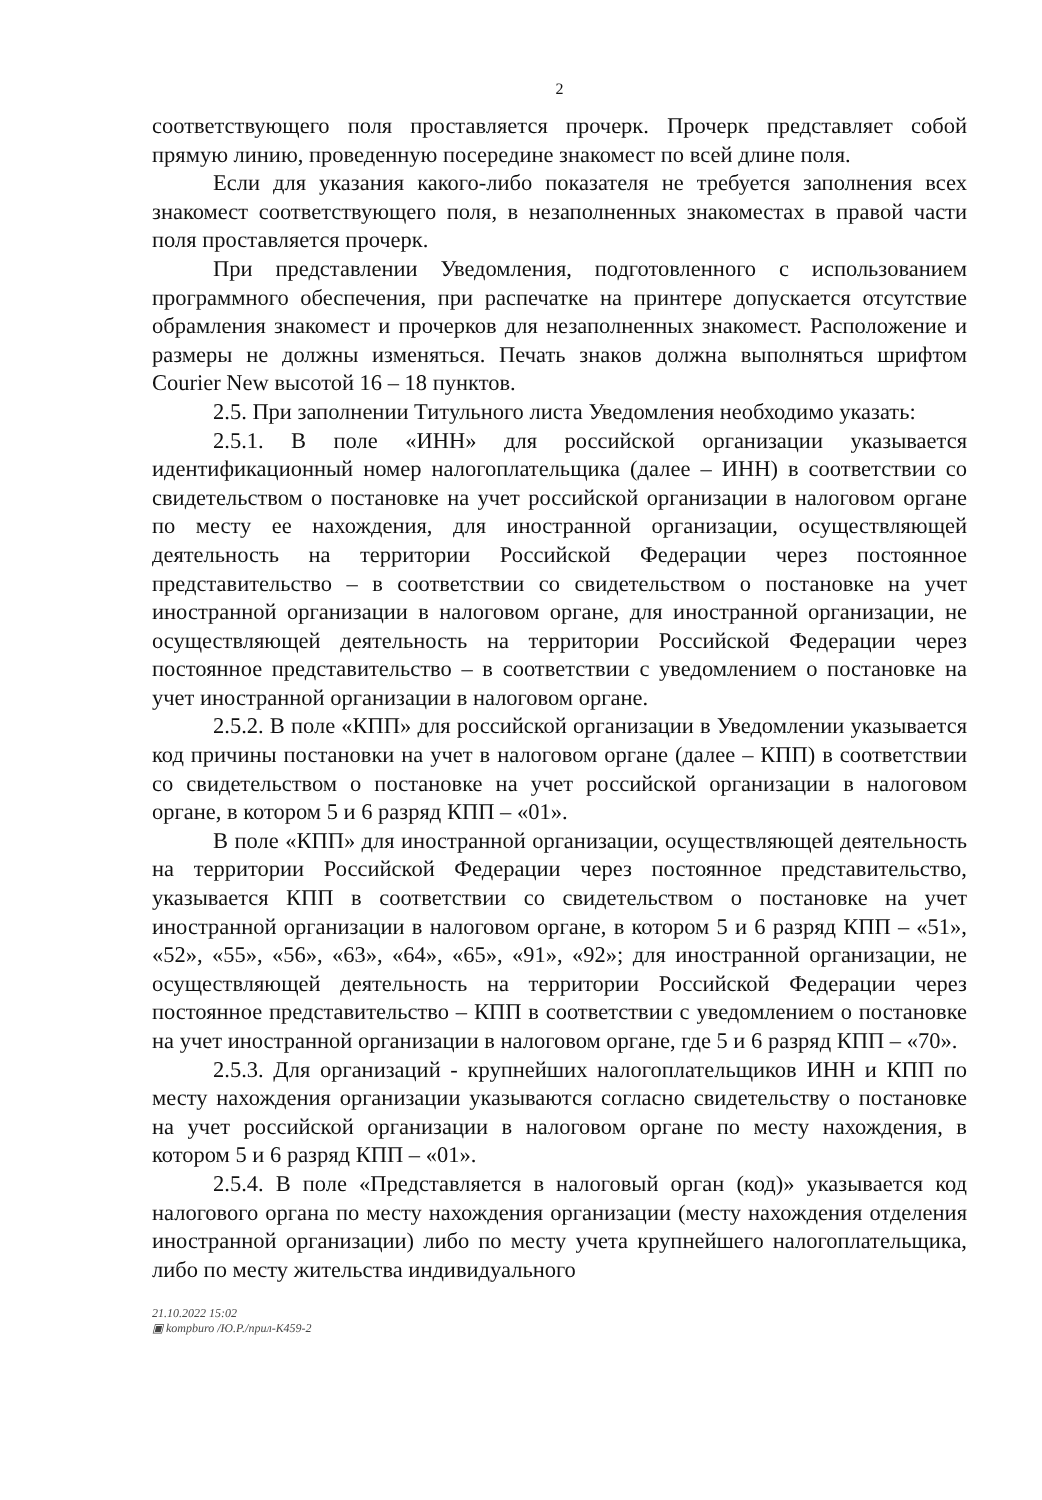2
соответствующего поля проставляется прочерк. Прочерк представляет собой прямую линию, проведенную посередине знакомест по всей длине поля.
Если для указания какого-либо показателя не требуется заполнения всех знакомест соответствующего поля, в незаполненных знакоместах в правой части поля проставляется прочерк.
При представлении Уведомления, подготовленного с использованием программного обеспечения, при распечатке на принтере допускается отсутствие обрамления знакомест и прочерков для незаполненных знакомест. Расположение и размеры не должны изменяться. Печать знаков должна выполняться шрифтом Courier New высотой 16 – 18 пунктов.
2.5. При заполнении Титульного листа Уведомления необходимо указать:
2.5.1. В поле «ИНН» для российской организации указывается идентификационный номер налогоплательщика (далее – ИНН) в соответствии со свидетельством о постановке на учет российской организации в налоговом органе по месту ее нахождения, для иностранной организации, осуществляющей деятельность на территории Российской Федерации через постоянное представительство – в соответствии со свидетельством о постановке на учет иностранной организации в налоговом органе, для иностранной организации, не осуществляющей деятельность на территории Российской Федерации через постоянное представительство – в соответствии с уведомлением о постановке на учет иностранной организации в налоговом органе.
2.5.2. В поле «КПП» для российской организации в Уведомлении указывается код причины постановки на учет в налоговом органе (далее – КПП) в соответствии со свидетельством о постановке на учет российской организации в налоговом органе, в котором 5 и 6 разряд КПП – «01».
В поле «КПП» для иностранной организации, осуществляющей деятельность на территории Российской Федерации через постоянное представительство, указывается КПП в соответствии со свидетельством о постановке на учет иностранной организации в налоговом органе, в котором 5 и 6 разряд КПП – «51», «52», «55», «56», «63», «64», «65», «91», «92»; для иностранной организации, не осуществляющей деятельность на территории Российской Федерации через постоянное представительство – КПП в соответствии с уведомлением о постановке на учет иностранной организации в налоговом органе, где 5 и 6 разряд КПП – «70».
2.5.3. Для организаций - крупнейших налогоплательщиков ИНН и КПП по месту нахождения организации указываются согласно свидетельству о постановке на учет российской организации в налоговом органе по месту нахождения, в котором 5 и 6 разряд КПП – «01».
2.5.4. В поле «Представляется в налоговый орган (код)» указывается код налогового органа по месту нахождения организации (месту нахождения отделения иностранной организации) либо по месту учета крупнейшего налогоплательщика, либо по месту жительства индивидуального
21.10.2022 15:02
▣ kompburo /Ю.Р./прил-К459-2